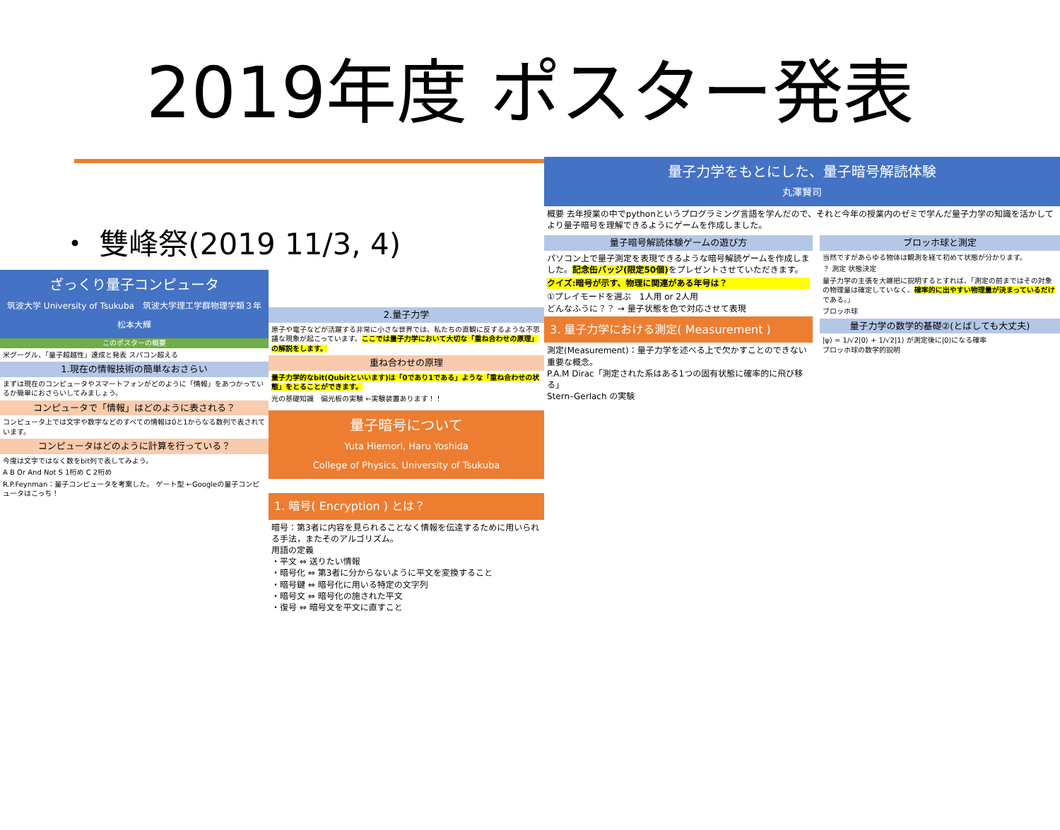2019年度 ポスター発表
・ 雙峰祭(2019 11/3, 4)
ざっくり量子コンピュータ
筑波大学 University of Tsukuba　筑波大学理工学群物理学類３年 松本大輝
このポスターの概要
米グーグル、「量子超越性」達成と発表 スパコン超える
1.現在の情報技術の簡単なおさらい
まずは現在のコンピュータやスマートフォンがどのように「情報」をあつかっているか簡単におさらいしてみましょう。
コンピュータで「情報」はどのように表される？
コンピュータ上では文字や数字などのすべての情報は0と1からなる数列で表されています。
コンピュータはどのように計算を行っている？
今度は文字ではなく数をbit列で表してみよう。
A B Or And Not S 1桁め C 2桁め
R.P.Feynman：量子コンピュータを考案した。 ゲート型 ←Googleの量子コンピュータはこっち！
2.量子力学
原子や電子などが活躍する非常に小さな世界では、私たちの直観に反するような不思議な現象が起こっています。ここでは量子力学において大切な「重ね合わせの原理」の解説をします。
重ね合わせの原理
量子力学的なbit(Qubitといいます)は「0であり1である」ような「重ね合わせの状態」をとることができます。
光の基礎知識　偏光板の実験 ←実験装置あります！！
量子暗号について
Yuta Hiemori, Haru Yoshida
College of Physics, University of Tsukuba
1. 暗号( Encryption ) とは？
暗号：第3者に内容を見られることなく情報を伝達するために用いられる手法，またそのアルゴリズム。
用語の定義
・平文 ⇔ 送りたい情報
・暗号化 ⇔ 第3者に分からないように平文を変換すること
・暗号鍵 ⇔ 暗号化に用いる特定の文字列
・暗号文 ⇔ 暗号化の施された平文
・復号 ⇔ 暗号文を平文に直すこと
量子力学をもとにした、量子暗号解読体験
丸澤賢司
概要 去年授業の中でpythonというプログラミング言語を学んだので、それと今年の授業内のゼミで学んだ量子力学の知識を活かしてより量子暗号を理解できるようにゲームを作成しました。
量子暗号解読体験ゲームの遊び方
パソコン上で量子測定を表現できるような暗号解読ゲームを作成しました。記念缶バッジ(限定50個) をプレゼントさせていただきます。
クイズ:暗号が示す、物理に関連がある年号は？
①プレイモードを選ぶ　1人用 or 2人用
どんなふうに？？ → 量子状態を色で対応させて表現
3. 量子力学における測定( Measurement )
測定(Measurement)：量子力学を述べる上で欠かすことのできない重要な概念。
P.A.M Dirac「測定された系はある1つの固有状態に確率的に飛び移る」
Stern–Gerlach の実験
ブロッホ球と測定
当然ですがあらゆる物体は観測を経て初めて状態が分かります。
？ 測定 状態決定
量子力学の主張を大雑把に説明するとすれば、「測定の前まではその対象の物理量は確定していなく、確率的に出やすい物理量が決まっているだけである。」
ブロッホ球
量子力学の数学的基礎②(とばしても大丈夫)
|ψ⟩ = 1/√2|0⟩ + 1/√2|1⟩ が測定後に|0⟩になる確率
ブロッホ球の数学的説明